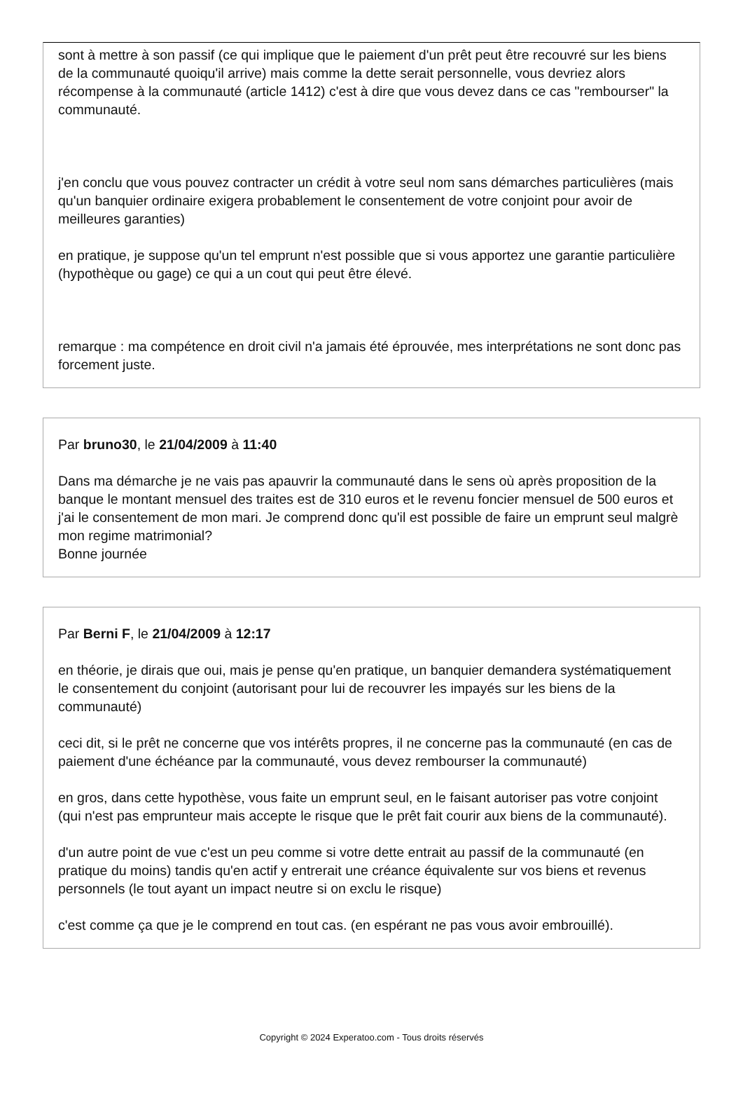sont à mettre à son passif (ce qui implique que le paiement d'un prêt peut être recouvré sur les biens de la communauté quoiqu'il arrive) mais comme la dette serait personnelle, vous devriez alors récompense à la communauté (article 1412) c'est à dire que vous devez dans ce cas "rembourser" la communauté.
j'en conclu que vous pouvez contracter un crédit à votre seul nom sans démarches particulières (mais qu'un banquier ordinaire exigera probablement le consentement de votre conjoint pour avoir de meilleures garanties)
en pratique, je suppose qu'un tel emprunt n'est possible que si vous apportez une garantie particulière (hypothèque ou gage) ce qui a un cout qui peut être élevé.
remarque : ma compétence en droit civil n'a jamais été éprouvée, mes interprétations ne sont donc pas forcement juste.
Par bruno30, le 21/04/2009 à 11:40
Dans ma démarche je ne vais pas apauvrir la communauté dans le sens où après proposition de la banque le montant mensuel des traites est de 310 euros et le revenu foncier mensuel de 500 euros et j'ai le consentement de mon mari. Je comprend donc qu'il est possible de faire un emprunt seul malgrè mon regime matrimonial?
Bonne journée
Par Berni F, le 21/04/2009 à 12:17
en théorie, je dirais que oui, mais je pense qu'en pratique, un banquier demandera systématiquement le consentement du conjoint (autorisant pour lui de recouvrer les impayés sur les biens de la communauté)
ceci dit, si le prêt ne concerne que vos intérêts propres, il ne concerne pas la communauté (en cas de paiement d'une échéance par la communauté, vous devez rembourser la communauté)
en gros, dans cette hypothèse, vous faite un emprunt seul, en le faisant autoriser pas votre conjoint (qui n'est pas emprunteur mais accepte le risque que le prêt fait courir aux biens de la communauté).
d'un autre point de vue c'est un peu comme si votre dette entrait au passif de la communauté (en pratique du moins) tandis qu'en actif y entrerait une créance équivalente sur vos biens et revenus personnels (le tout ayant un impact neutre si on exclu le risque)
c'est comme ça que je le comprend en tout cas. (en espérant ne pas vous avoir embrouillé).
Copyright © 2024 Experatoo.com - Tous droits réservés